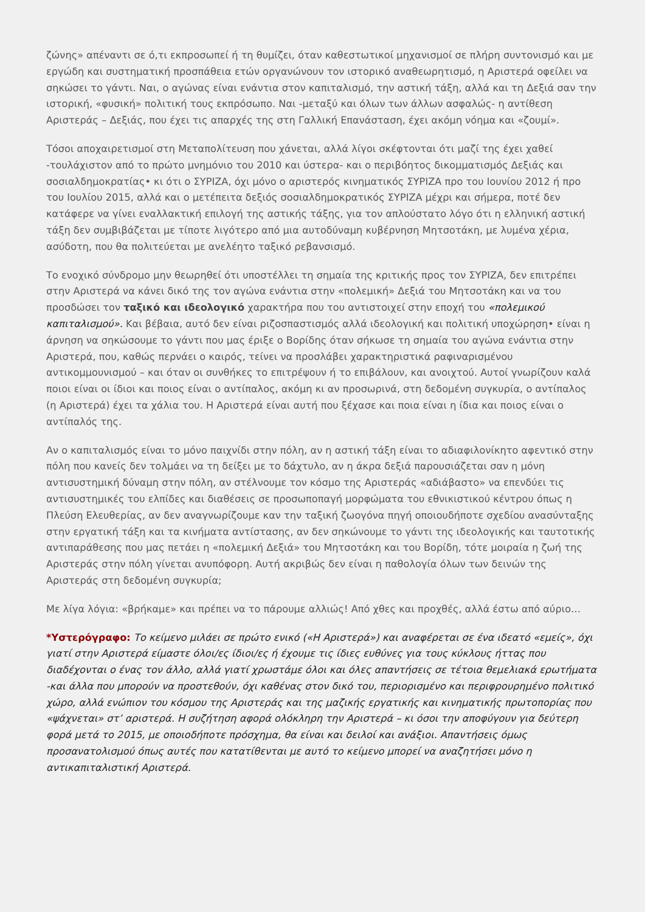ζώνης» απέναντι σε ό,τι εκπροσωπεί ή τη θυμίζει, όταν καθεστωτικοί μηχανισμοί σε πλήρη συντονισμό και με εργώδη και συστηματική προσπάθεια ετών οργανώνουν τον ιστορικό αναθεωρητισμό, η Αριστερά οφείλει να σηκώσει το γάντι. Ναι, ο αγώνας είναι ενάντια στον καπιταλισμό, την αστική τάξη, αλλά και τη Δεξιά σαν την ιστορική, «φυσική» πολιτική τους εκπρόσωπο. Ναι -μεταξύ και όλων των άλλων ασφαλώς- η αντίθεση Αριστεράς – Δεξιάς, που έχει τις απαρχές της στη Γαλλική Επανάσταση, έχει ακόμη νόημα και «ζουμί».
Τόσοι αποχαιρετισμοί στη Μεταπολίτευση που χάνεται, αλλά λίγοι σκέφτονται ότι μαζί της έχει χαθεί -τουλάχιστον από το πρώτο μνημόνιο του 2010 και ύστερα- και ο περιβόητος δικομματισμός Δεξιάς και σοσιαλδημοκρατίας• κι ότι ο ΣΥΡΙΖΑ, όχι μόνο ο αριστερός κινηματικός ΣΥΡΙΖΑ προ του Ιουνίου 2012 ή προ του Ιουλίου 2015, αλλά και ο μετέπειτα δεξιός σοσιαλδημοκρατικός ΣΥΡΙΖΑ μέχρι και σήμερα, ποτέ δεν κατάφερε να γίνει εναλλακτική επιλογή της αστικής τάξης, για τον απλούστατο λόγο ότι η ελληνική αστική τάξη δεν συμβιβάζεται με τίποτε λιγότερο από μια αυτοδύναμη κυβέρνηση Μητσοτάκη, με λυμένα χέρια, ασύδοτη, που θα πολιτεύεται με ανελέητο ταξικό ρεβανσισμό.
Το ενοχικό σύνδρομο μην θεωρηθεί ότι υποστέλλει τη σημαία της κριτικής προς τον ΣΥΡΙΖΑ, δεν επιτρέπει στην Αριστερά να κάνει δικό της τον αγώνα ενάντια στην «πολεμική» Δεξιά του Μητσοτάκη και να του προσδώσει τον ταξικό και ιδεολογικό χαρακτήρα που του αντιστοιχεί στην εποχή του «πολεμικού καπιταλισμού». Και βέβαια, αυτό δεν είναι ριζοσπαστισμός αλλά ιδεολογική και πολιτική υποχώρηση• είναι η άρνηση να σηκώσουμε το γάντι που μας έριξε ο Βορίδης όταν σήκωσε τη σημαία του αγώνα ενάντια στην Αριστερά, που, καθώς περνάει ο καιρός, τείνει να προσλάβει χαρακτηριστικά ραφιναρισμένου αντικομμουνισμού – και όταν οι συνθήκες το επιτρέψουν ή το επιβάλουν, και ανοιχτού. Αυτοί γνωρίζουν καλά ποιοι είναι οι ίδιοι και ποιος είναι ο αντίπαλος, ακόμη κι αν προσωρινά, στη δεδομένη συγκυρία, ο αντίπαλος (η Αριστερά) έχει τα χάλια του. Η Αριστερά είναι αυτή που ξέχασε και ποια είναι η ίδια και ποιος είναι ο αντίπαλός της.
Αν ο καπιταλισμός είναι το μόνο παιχνίδι στην πόλη, αν η αστική τάξη είναι το αδιαφιλονίκητο αφεντικό στην πόλη που κανείς δεν τολμάει να τη δείξει με το δάχτυλο, αν η άκρα δεξιά παρουσιάζεται σαν η μόνη αντισυστημική δύναμη στην πόλη, αν στέλνουμε τον κόσμο της Αριστεράς «αδιάβαστο» να επενδύει τις αντισυστημικές του ελπίδες και διαθέσεις σε προσωποπαγή μορφώματα του εθνικιστικού κέντρου όπως η Πλεύση Ελευθερίας, αν δεν αναγνωρίζουμε καν την ταξική ζωογόνα πηγή οποιουδήποτε σχεδίου ανασύνταξης στην εργατική τάξη και τα κινήματα αντίστασης, αν δεν σηκώνουμε το γάντι της ιδεολογικής και ταυτοτικής αντιπαράθεσης που μας πετάει η «πολεμική Δεξιά» του Μητσοτάκη και του Βορίδη, τότε μοιραία η ζωή της Αριστεράς στην πόλη γίνεται ανυπόφορη. Αυτή ακριβώς δεν είναι η παθολογία όλων των δεινών της Αριστεράς στη δεδομένη συγκυρία;
Με λίγα λόγια: «βρήκαμε» και πρέπει να το πάρουμε αλλιώς! Από χθες και προχθές, αλλά έστω από αύριο…
*Υστερόγραφο: Το κείμενο μιλάει σε πρώτο ενικό («Η Αριστερά») και αναφέρεται σε ένα ιδεατό «εμείς», όχι γιατί στην Αριστερά είμαστε όλοι/ες ίδιοι/ες ή έχουμε τις ίδιες ευθύνες για τους κύκλους ήττας που διαδέχονται ο ένας τον άλλο, αλλά γιατί χρωστάμε όλοι και όλες απαντήσεις σε τέτοια θεμελιακά ερωτήματα -και άλλα που μπορούν να προστεθούν, όχι καθένας στον δικό του, περιορισμένο και περιφρουρημένο πολιτικό χώρο, αλλά ενώπιον του κόσμου της Αριστεράς και της μαζικής εργατικής και κινηματικής πρωτοπορίας που «ψάχνεται» στ’ αριστερά. Η συζήτηση αφορά ολόκληρη την Αριστερά – κι όσοι την αποφύγουν για δεύτερη φορά μετά το 2015, με οποιοδήποτε πρόσχημα, θα είναι και δειλοί και ανάξιοι. Απαντήσεις όμως προσανατολισμού όπως αυτές που κατατίθενται με αυτό το κείμενο μπορεί να αναζητήσει μόνο η αντικαπιταλιστική Αριστερά.